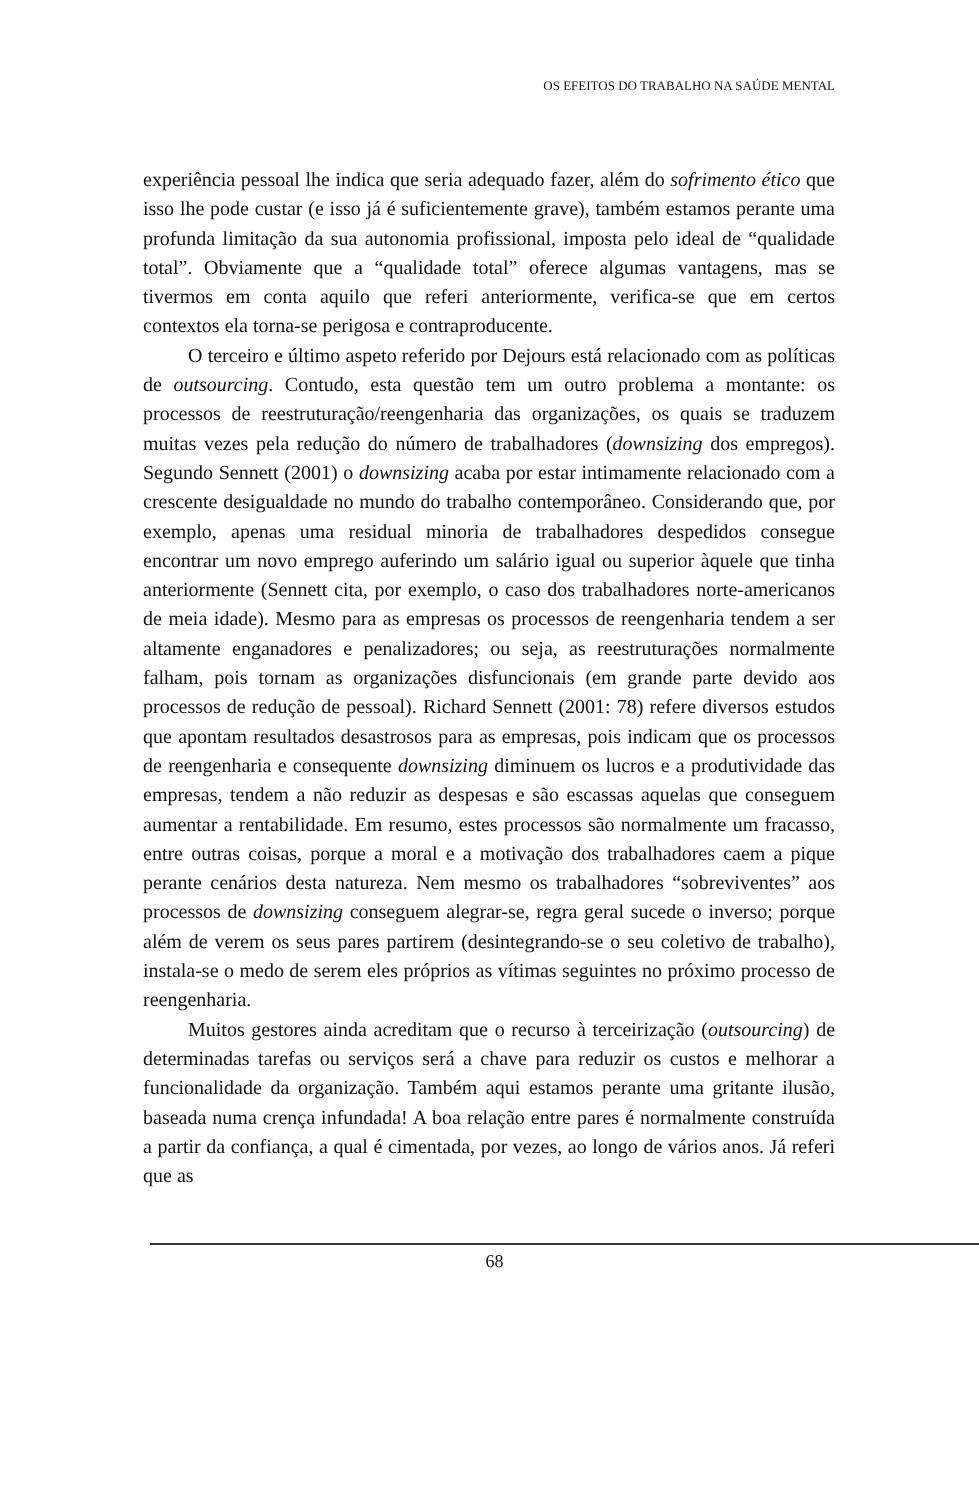OS EFEITOS DO TRABALHO NA SAÚDE MENTAL
experiência pessoal lhe indica que seria adequado fazer, além do sofrimento ético que isso lhe pode custar (e isso já é suficientemente grave), também estamos perante uma profunda limitação da sua autonomia profissional, imposta pelo ideal de “qualidade total”. Obviamente que a “qualidade total” oferece algumas vantagens, mas se tivermos em conta aquilo que referi anteriormente, verifica-se que em certos contextos ela torna-se perigosa e contraproducente.
O terceiro e último aspeto referido por Dejours está relacionado com as políticas de outsourcing. Contudo, esta questão tem um outro problema a montante: os processos de reestruturação/reengenharia das organizações, os quais se traduzem muitas vezes pela redução do número de trabalhadores (downsizing dos empregos). Segundo Sennett (2001) o downsizing acaba por estar intimamente relacionado com a crescente desigualdade no mundo do trabalho contemporâneo. Considerando que, por exemplo, apenas uma residual minoria de trabalhadores despedidos consegue encontrar um novo emprego auferindo um salário igual ou superior àquele que tinha anteriormente (Sennett cita, por exemplo, o caso dos trabalhadores norte-americanos de meia idade). Mesmo para as empresas os processos de reengenharia tendem a ser altamente enganadores e penalizadores; ou seja, as reestruturações normalmente falham, pois tornam as organizações disfuncionais (em grande parte devido aos processos de redução de pessoal). Richard Sennett (2001: 78) refere diversos estudos que apontam resultados desastrosos para as empresas, pois indicam que os processos de reengenharia e consequente downsizing diminuem os lucros e a produtividade das empresas, tendem a não reduzir as despesas e são escassas aquelas que conseguem aumentar a rentabilidade. Em resumo, estes processos são normalmente um fracasso, entre outras coisas, porque a moral e a motivação dos trabalhadores caem a pique perante cenários desta natureza. Nem mesmo os trabalhadores “sobreviventes” aos processos de downsizing conseguem alegrar-se, regra geral sucede o inverso; porque além de verem os seus pares partirem (desintegrando-se o seu coletivo de trabalho), instala-se o medo de serem eles próprios as vítimas seguintes no próximo processo de reengenharia.
Muitos gestores ainda acreditam que o recurso à terceirização (outsourcing) de determinadas tarefas ou serviços será a chave para reduzir os custos e melhorar a funcionalidade da organização. Também aqui estamos perante uma gritante ilusão, baseada numa crença infundada! A boa relação entre pares é normalmente construída a partir da confiança, a qual é cimentada, por vezes, ao longo de vários anos. Já referi que as
68